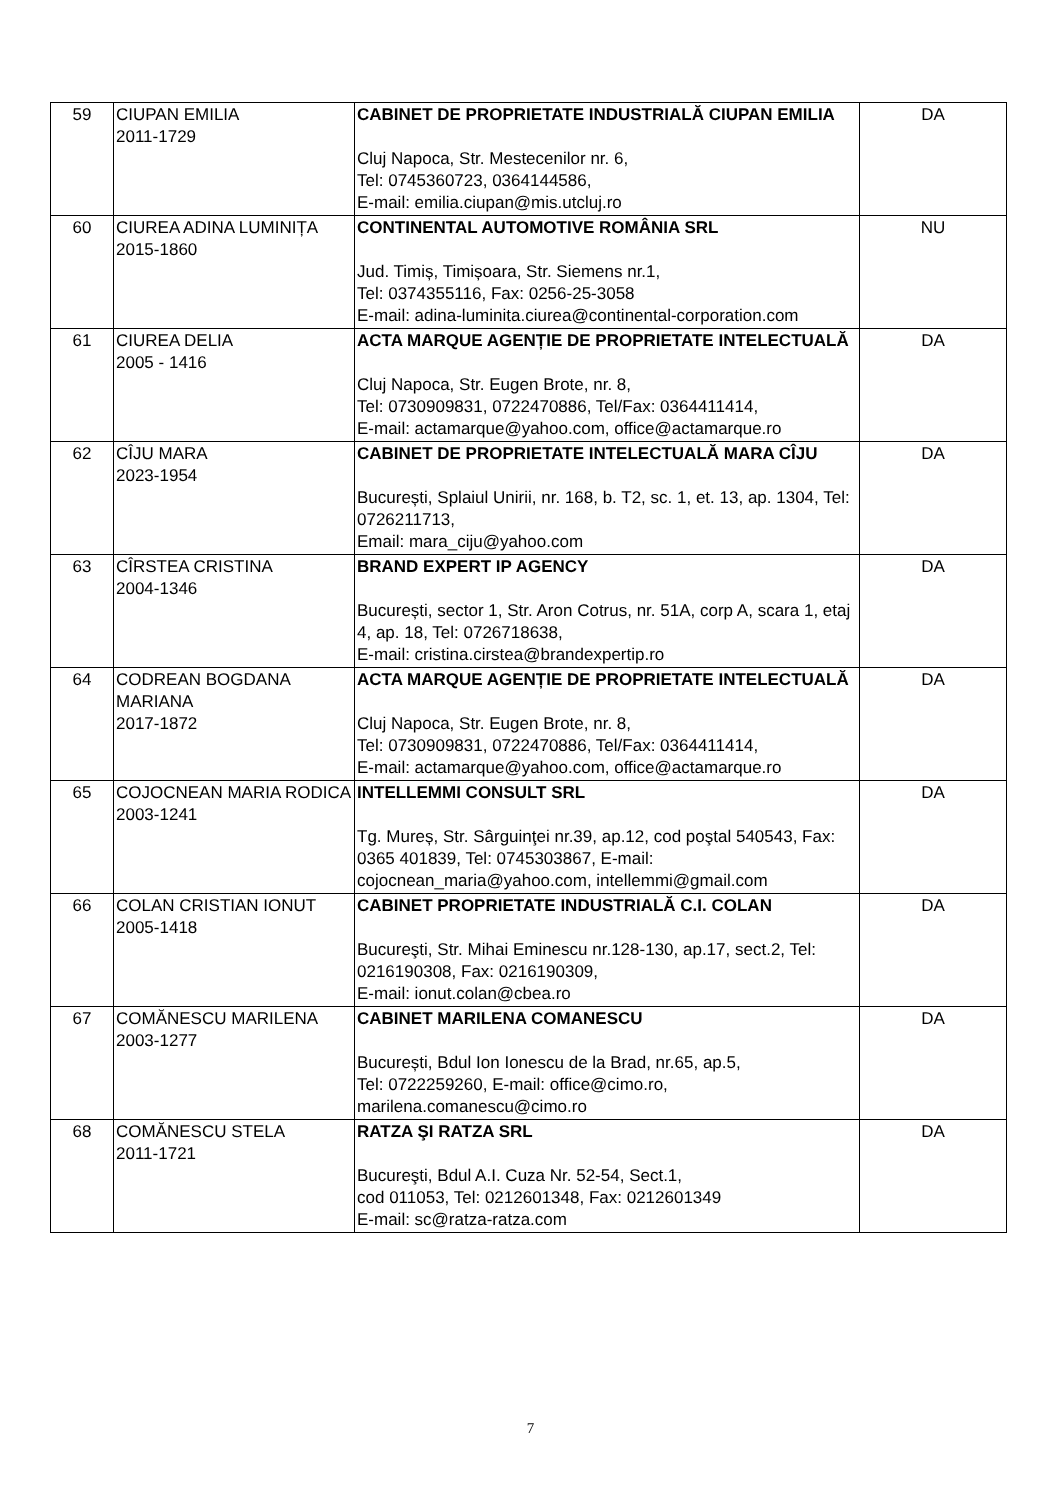| 59 | CIUPAN EMILIA 2011-1729 | CABINET DE PROPRIETATE INDUSTRIALĂ CIUPAN EMILIA Cluj Napoca, Str. Mestecenilor nr. 6, Tel: 0745360723, 0364144586, E-mail: emilia.ciupan@mis.utcluj.ro | DA |
| 60 | CIUREA ADINA LUMINIȚA 2015-1860 | CONTINENTAL AUTOMOTIVE ROMÂNIA SRL Jud. Timiș, Timișoara, Str. Siemens nr.1, Tel: 0374355116, Fax: 0256-25-3058 E-mail: adina-luminita.ciurea@continental-corporation.com | NU |
| 61 | CIUREA DELIA 2005 - 1416 | ACTA MARQUE AGENȚIE DE PROPRIETATE INTELECTUALĂ Cluj Napoca, Str. Eugen Brote, nr. 8, Tel: 0730909831, 0722470886, Tel/Fax: 0364411414, E-mail: actamarque@yahoo.com, office@actamarque.ro | DA |
| 62 | CÎJU MARA 2023-1954 | CABINET DE PROPRIETATE INTELECTUALĂ MARA CÎJU București, Splaiul Unirii, nr. 168, b. T2, sc. 1, et. 13, ap. 1304, Tel: 0726211713, Email: mara_ciju@yahoo.com | DA |
| 63 | CÎRSTEA CRISTINA 2004-1346 | BRAND EXPERT IP AGENCY București, sector 1, Str. Aron Cotrus, nr. 51A, corp A, scara 1, etaj 4, ap. 18, Tel: 0726718638, E-mail: cristina.cirstea@brandexpertip.ro | DA |
| 64 | CODREAN BOGDANA MARIANA 2017-1872 | ACTA MARQUE AGENȚIE DE PROPRIETATE INTELECTUALĂ Cluj Napoca, Str. Eugen Brote, nr. 8, Tel: 0730909831, 0722470886, Tel/Fax: 0364411414, E-mail: actamarque@yahoo.com, office@actamarque.ro | DA |
| 65 | COJOCNEAN MARIA RODICA 2003-1241 | INTELLEMMI CONSULT SRL Tg. Mureș, Str. Sârguinţei nr.39, ap.12, cod poştal 540543, Fax: 0365 401839, Tel: 0745303867, E-mail: cojocnean_maria@yahoo.com, intellemmi@gmail.com | DA |
| 66 | COLAN CRISTIAN IONUT 2005-1418 | CABINET PROPRIETATE INDUSTRIALĂ C.I. COLAN Bucureşti, Str. Mihai Eminescu nr.128-130, ap.17, sect.2, Tel: 0216190308, Fax: 0216190309, E-mail: ionut.colan@cbea.ro | DA |
| 67 | COMĂNESCU MARILENA 2003-1277 | CABINET MARILENA COMANESCU București, Bdul Ion Ionescu de la Brad, nr.65, ap.5, Tel: 0722259260, E-mail: office@cimo.ro, marilena.comanescu@cimo.ro | DA |
| 68 | COMĂNESCU STELA 2011-1721 | RATZA ŞI RATZA SRL Bucureşti, Bdul A.I. Cuza Nr. 52-54, Sect.1, cod 011053, Tel: 0212601348, Fax: 0212601349 E-mail: sc@ratza-ratza.com | DA |
7